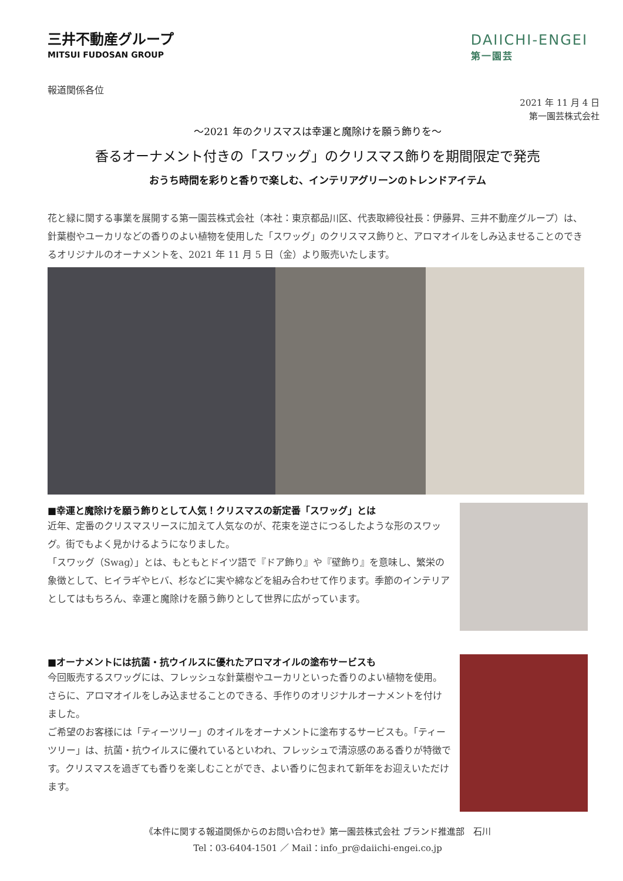三井不動産グループ
MITSUI FUDOSAN GROUP
DAIICHI-ENGEI
第一園芸
報道関係各位
2021 年 11 月 4 日
第一園芸株式会社
～2021 年のクリスマスは幸運と魔除けを願う飾りを～
香るオーナメント付きの「スワッグ」のクリスマス飾りを期間限定で発売
おうち時間を彩りと香りで楽しむ、インテリアグリーンのトレンドアイテム
花と緑に関する事業を展開する第一園芸株式会社（本社：東京都品川区、代表取締役社長：伊藤昇、三井不動産グループ）は、針葉樹やユーカリなどの香りのよい植物を使用した「スワッグ」のクリスマス飾りと、アロマオイルをしみ込ませることのできるオリジナルのオーナメントを、2021 年 11 月 5 日（金）より販売いたします。
■幸運と魔除けを願う飾りとして人気！クリスマスの新定番「スワッグ」とは
近年、定番のクリスマスリースに加えて人気なのが、花束を逆さにつるしたような形のスワッグ。街でもよく見かけるようになりました。
「スワッグ（Swag）」とは、もともとドイツ語で『ドア飾り』や『壁飾り』を意味し、繁栄の象徴として、ヒイラギやヒバ、杉などに実や綿などを組み合わせて作ります。季節のインテリアとしてはもちろん、幸運と魔除けを願う飾りとして世界に広がっています。
■オーナメントには抗菌・抗ウイルスに優れたアロマオイルの塗布サービスも
今回販売するスワッグには、フレッシュな針葉樹やユーカリといった香りのよい植物を使用。さらに、アロマオイルをしみ込ませることのできる、手作りのオリジナルオーナメントを付けました。
ご希望のお客様には「ティーツリー」のオイルをオーナメントに塗布するサービスも。「ティーツリー」は、抗菌・抗ウイルスに優れているといわれ、フレッシュで清涼感のある香りが特徴です。クリスマスを過ぎても香りを楽しむことができ、よい香りに包まれて新年をお迎えいただけます。
《本件に関する報道関係からのお問い合わせ》第一園芸株式会社 ブランド推進部　石川
Tel：03-6404-1501 ／ Mail：info_pr@daiichi-engei.co.jp